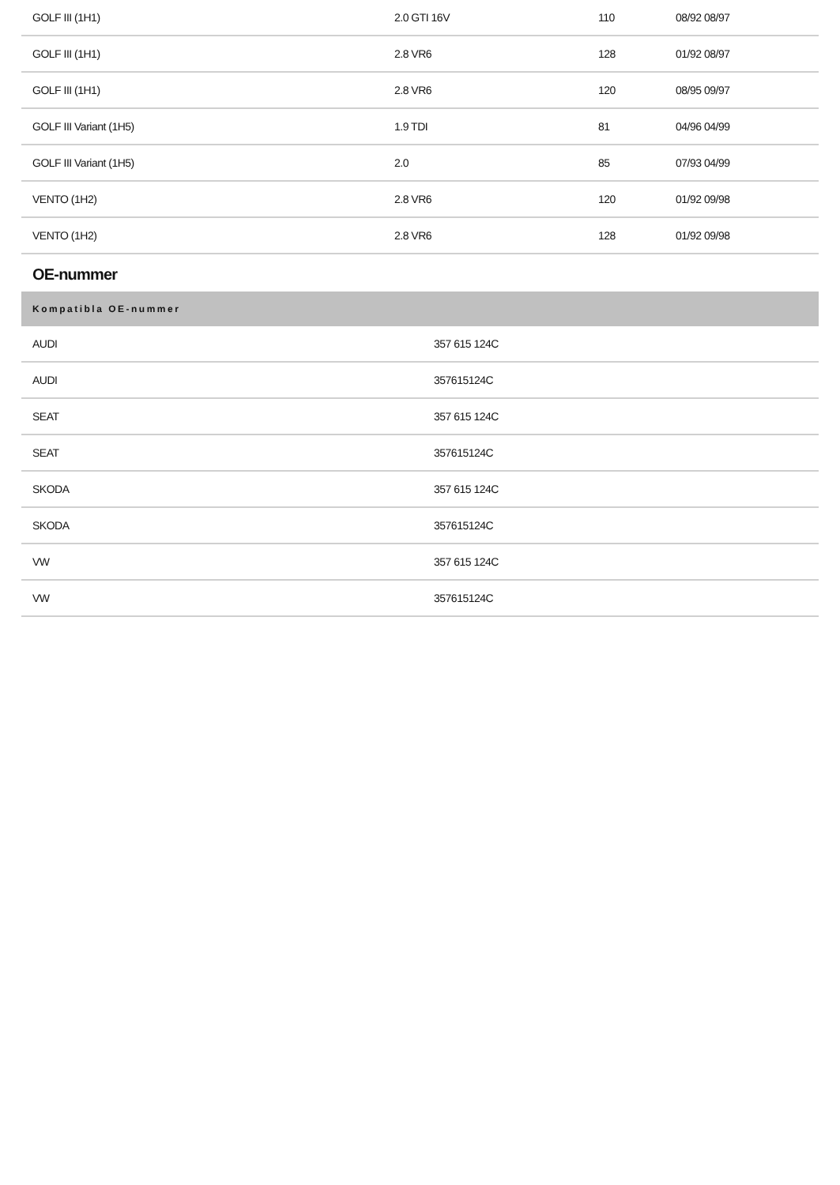| GOLF III (1H1) | 2.0 GTI 16V | 110 | 08/92 08/97 |
| GOLF III (1H1) | 2.8 VR6 | 128 | 01/92 08/97 |
| GOLF III (1H1) | 2.8 VR6 | 120 | 08/95 09/97 |
| GOLF III Variant (1H5) | 1.9 TDI | 81 | 04/96 04/99 |
| GOLF III Variant (1H5) | 2.0 | 85 | 07/93 04/99 |
| VENTO (1H2) | 2.8 VR6 | 120 | 01/92 09/98 |
| VENTO (1H2) | 2.8 VR6 | 128 | 01/92 09/98 |
OE-nummer
| Kompatibla OE-nummer | |
| --- | --- |
| AUDI | 357 615 124C |
| AUDI | 357615124C |
| SEAT | 357 615 124C |
| SEAT | 357615124C |
| SKODA | 357 615 124C |
| SKODA | 357615124C |
| VW | 357 615 124C |
| VW | 357615124C |